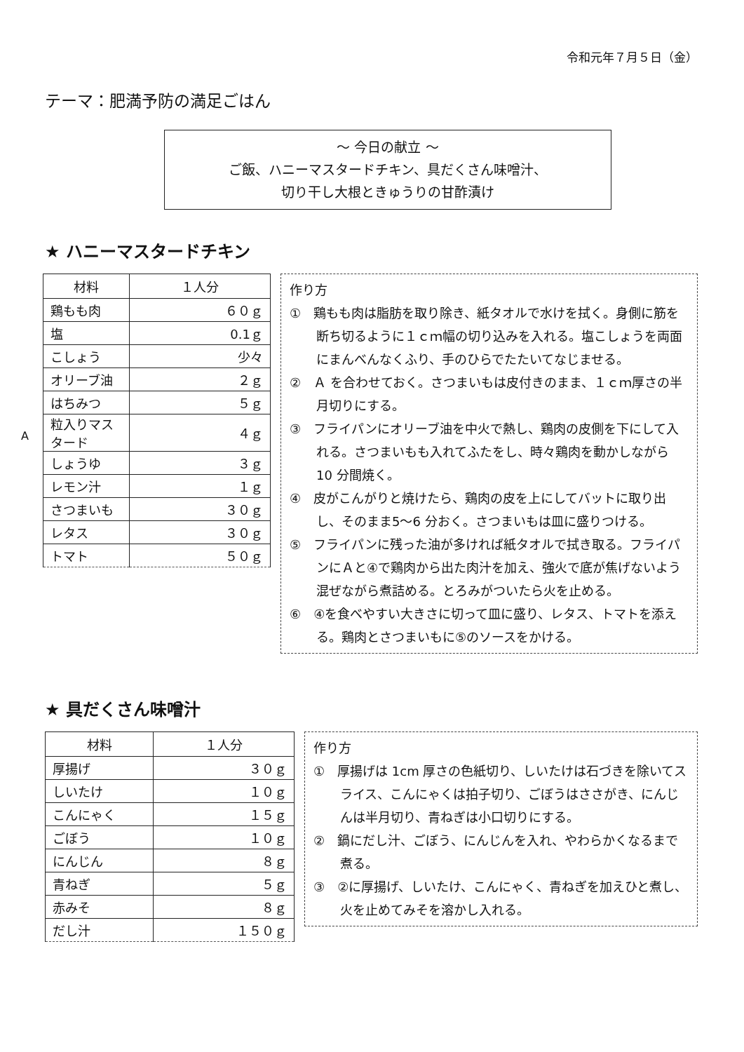令和元年７月５日（金）
テーマ：肥満予防の満足ごはん
～ 今日の献立 ～
ご飯、ハニーマスタードチキン、具だくさん味噌汁、
切り干し大根ときゅうりの甘酢漬け
★ ハニーマスタードチキン
A
| 材料 | １人分 |
| --- | --- |
| 鶏もも肉 | ６０ｇ |
| 塩 | 0.1ｇ |
| こしょう | 少々 |
| オリーブ油 | ２ｇ |
| はちみつ | ５ｇ |
| 粒入りマスタード | ４ｇ |
| しょうゆ | ３ｇ |
| レモン汁 | １ｇ |
| さつまいも | ３０ｇ |
| レタス | ３０ｇ |
| トマト | ５０ｇ |
作り方
①　鶏もも肉は脂肪を取り除き、紙タオルで水けを拭く。身側に筋を断ち切るように１ｃｍ幅の切り込みを入れる。塩こしょうを両面にまんべんなくふり、手のひらでたたいてなじませる。
②　Ａ を合わせておく。さつまいもは皮付きのまま、１ｃｍ厚さの半月切りにする。
③　フライパンにオリーブ油を中火で熱し、鶏肉の皮側を下にして入れる。さつまいもも入れてふたをし、時々鶏肉を動かしながら 10 分間焼く。
④　皮がこんがりと焼けたら、鶏肉の皮を上にしてバットに取り出し、そのまま5～6 分おく。さつまいもは皿に盛りつける。
⑤　フライパンに残った油が多ければ紙タオルで拭き取る。フライパンにＡと④で鶏肉から出た肉汁を加え、強火で底が焦げないよう混ぜながら煮詰める。とろみがついたら火を止める。
⑥　④を食べやすい大きさに切って皿に盛り、レタス、トマトを添える。鶏肉とさつまいもに⑤のソースをかける。
★ 具だくさん味噌汁
| 材料 | １人分 |
| --- | --- |
| 厚揚げ | ３０ｇ |
| しいたけ | １０ｇ |
| こんにゃく | １５ｇ |
| ごぼう | １０ｇ |
| にんじん | ８ｇ |
| 青ねぎ | ５ｇ |
| 赤みそ | ８ｇ |
| だし汁 | １５０ｇ |
作り方
①　厚揚げは 1cm 厚さの色紙切り、しいたけは石づきを除いてスライス、こんにゃくは拍子切り、ごぼうはささがき、にんじんは半月切り、青ねぎは小口切りにする。
②　鍋にだし汁、ごぼう、にんじんを入れ、やわらかくなるまで煮る。
③　②に厚揚げ、しいたけ、こんにゃく、青ねぎを加えひと煮し、火を止めてみそを溶かし入れる。